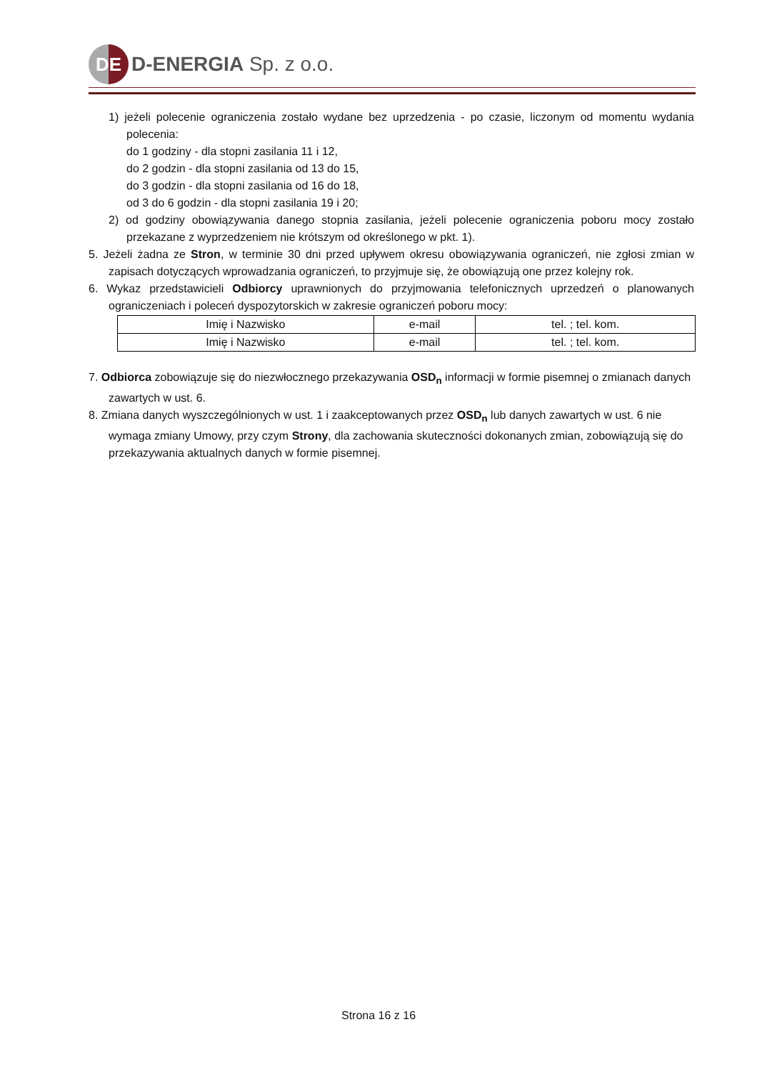DE
D-ENERGIA Sp. z o.o.
1) jeżeli polecenie ograniczenia zostało wydane bez uprzedzenia - po czasie, liczonym od momentu wydania polecenia:
do 1 godziny - dla stopni zasilania 11 i 12,
do 2 godzin - dla stopni zasilania od 13 do 15,
do 3 godzin - dla stopni zasilania od 16 do 18,
od 3 do 6 godzin - dla stopni zasilania 19 i 20;
2) od godziny obowiązywania danego stopnia zasilania, jeżeli polecenie ograniczenia poboru mocy zostało przekazane z wyprzedzeniem nie krótszym od określonego w pkt. 1).
5. Jeżeli żadna ze Stron, w terminie 30 dni przed upływem okresu obowiązywania ograniczeń, nie zgłosi zmian w zapisach dotyczących wprowadzania ograniczeń, to przyjmuje się, że obowiązują one przez kolejny rok.
6. Wykaz przedstawicieli Odbiorcy uprawnionych do przyjmowania telefonicznych uprzedzeń o planowanych ograniczeniach i poleceń dyspozytorskich w zakresie ograniczeń poboru mocy:
| Imię i Nazwisko | e-mail | tel. ; tel. kom. |
| Imię i Nazwisko | e-mail | tel. ; tel. kom. |
7. Odbiorca zobowiązuje się do niezwłocznego przekazywania OSD<sub>n</sub> informacji w formie pisemnej o zmianach danych zawartych w ust. 6.
8. Zmiana danych wyszczególnionych w ust. 1 i zaakceptowanych przez OSD<sub>n</sub> lub danych zawartych w ust. 6 nie wymaga zmiany Umowy, przy czym Strony, dla zachowania skuteczności dokonanych zmian, zobowiązują się do przekazywania aktualnych danych w formie pisemnej.
Strona 16 z 16